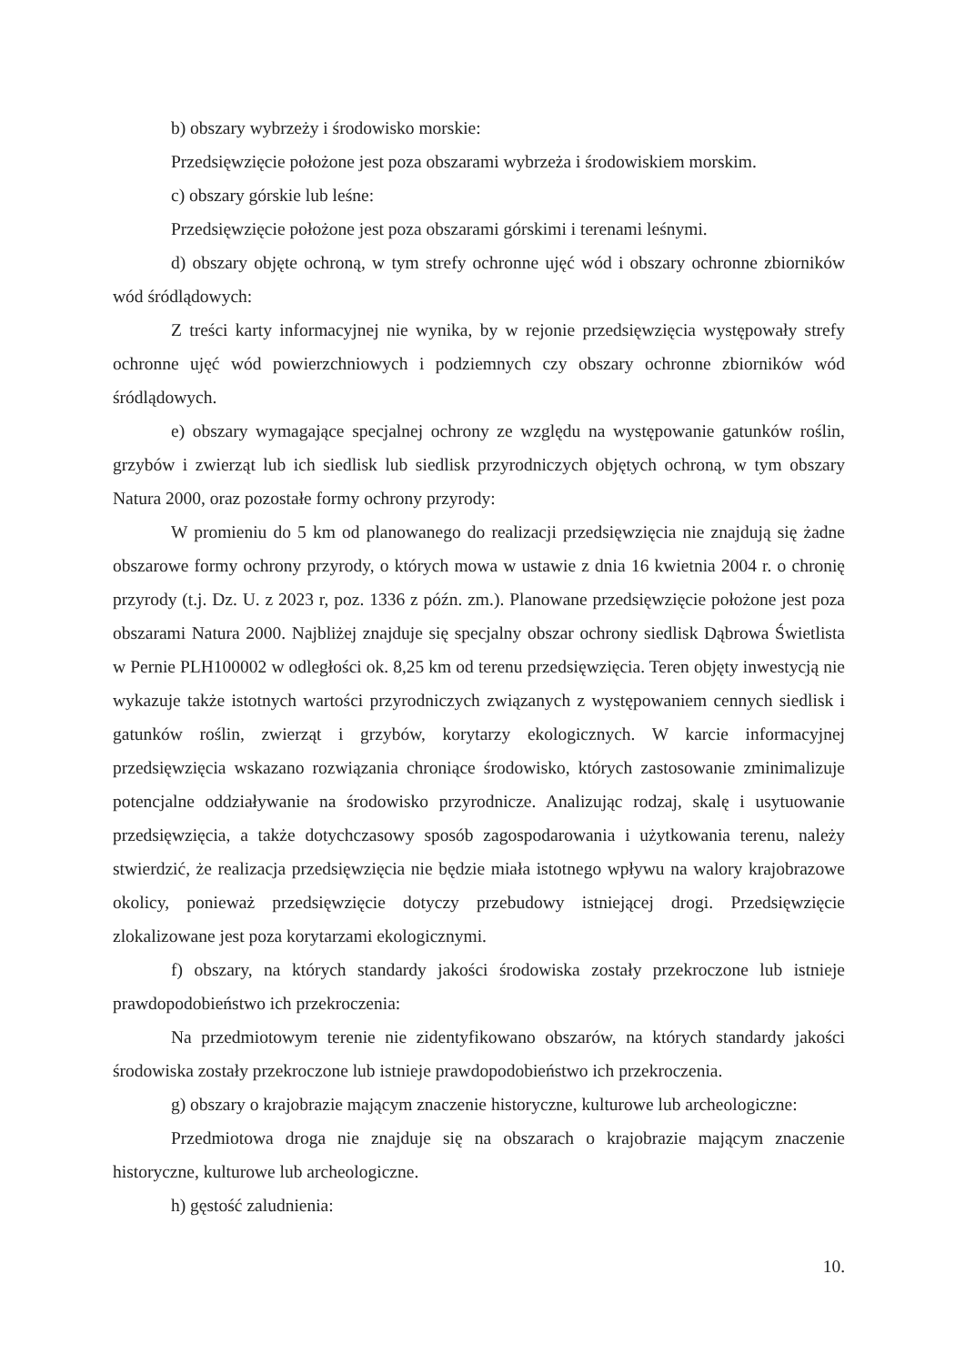b) obszary wybrzeży i środowisko morskie:
Przedsięwzięcie położone jest poza obszarami wybrzeża i środowiskiem morskim.
c) obszary górskie lub leśne:
Przedsięwzięcie położone jest poza obszarami górskimi i terenami leśnymi.
d) obszary objęte ochroną, w tym strefy ochronne ujęć wód i obszary ochronne zbiorników wód śródlądowych:
Z treści karty informacyjnej nie wynika, by w rejonie przedsięwzięcia występowały strefy ochronne ujęć wód powierzchniowych i podziemnych czy obszary ochronne zbiorników wód śródlądowych.
e) obszary wymagające specjalnej ochrony ze względu na występowanie gatunków roślin, grzybów i zwierząt lub ich siedlisk lub siedlisk przyrodniczych objętych ochroną, w tym obszary Natura 2000, oraz pozostałe formy ochrony przyrody:
W promieniu do 5 km od planowanego do realizacji przedsięwzięcia nie znajdują się żadne obszarowe formy ochrony przyrody, o których mowa w ustawie z dnia 16 kwietnia 2004 r. o chronię przyrody (t.j. Dz. U. z 2023 r, poz. 1336 z późn. zm.). Planowane przedsięwzięcie położone jest poza obszarami Natura 2000. Najbliżej znajduje się specjalny obszar ochrony siedlisk Dąbrowa Świetlista w Pernie PLH100002 w odległości ok. 8,25 km od terenu przedsięwzięcia. Teren objęty inwestycją nie wykazuje także istotnych wartości przyrodniczych związanych z występowaniem cennych siedlisk i gatunków roślin, zwierząt i grzybów, korytarzy ekologicznych. W karcie informacyjnej przedsięwzięcia wskazano rozwiązania chroniące środowisko, których zastosowanie zminimalizuje potencjalne oddziaływanie na środowisko przyrodnicze. Analizując rodzaj, skalę i usytuowanie przedsięwzięcia, a także dotychczasowy sposób zagospodarowania i użytkowania terenu, należy stwierdzić, że realizacja przedsięwzięcia nie będzie miała istotnego wpływu na walory krajobrazowe okolicy, ponieważ przedsięwzięcie dotyczy przebudowy istniejącej drogi. Przedsięwzięcie zlokalizowane jest poza korytarzami ekologicznymi.
f) obszary, na których standardy jakości środowiska zostały przekroczone lub istnieje prawdopodobieństwo ich przekroczenia:
Na przedmiotowym terenie nie zidentyfikowano obszarów, na których standardy jakości środowiska zostały przekroczone lub istnieje prawdopodobieństwo ich przekroczenia.
g) obszary o krajobrazie mającym znaczenie historyczne, kulturowe lub archeologiczne:
Przedmiotowa droga nie znajduje się na obszarach o krajobrazie mającym znaczenie historyczne, kulturowe lub archeologiczne.
h) gęstość zaludnienia:
10.